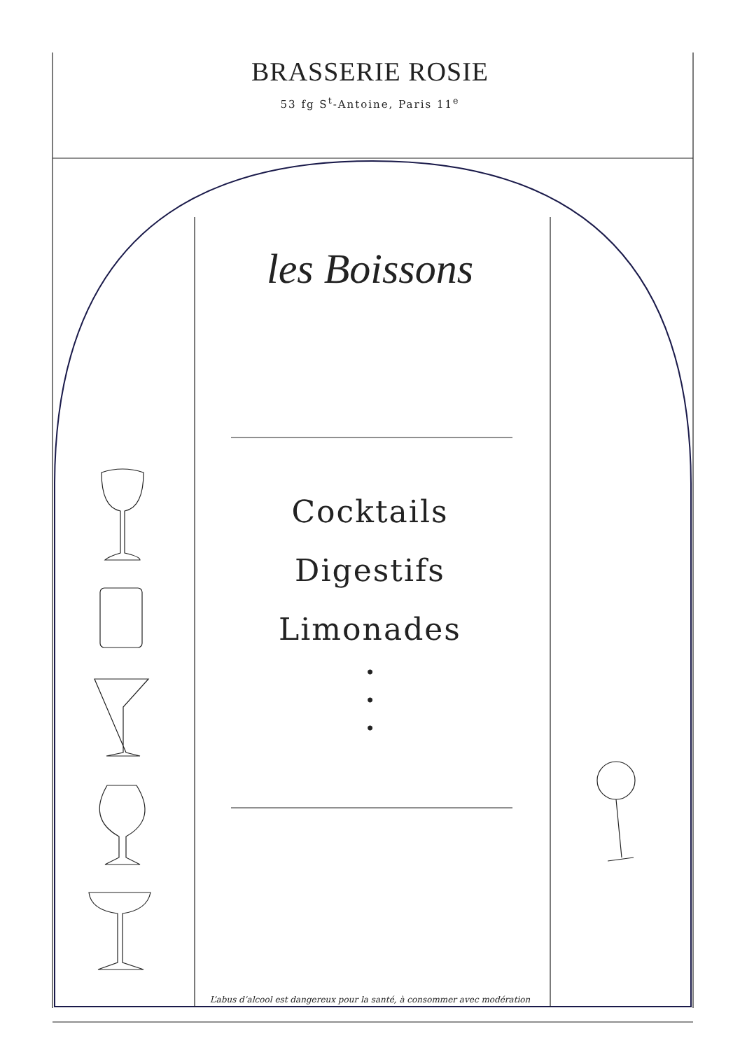BRASSERIE ROSIE
53 fg S<sup>t</sup>-Antoine, Paris 11<sup>e</sup>
les Boissons
Cocktails
Digestifs
Limonades
•
•
•
L’abus d’alcool est dangereux pour la santé, à consommer avec modération